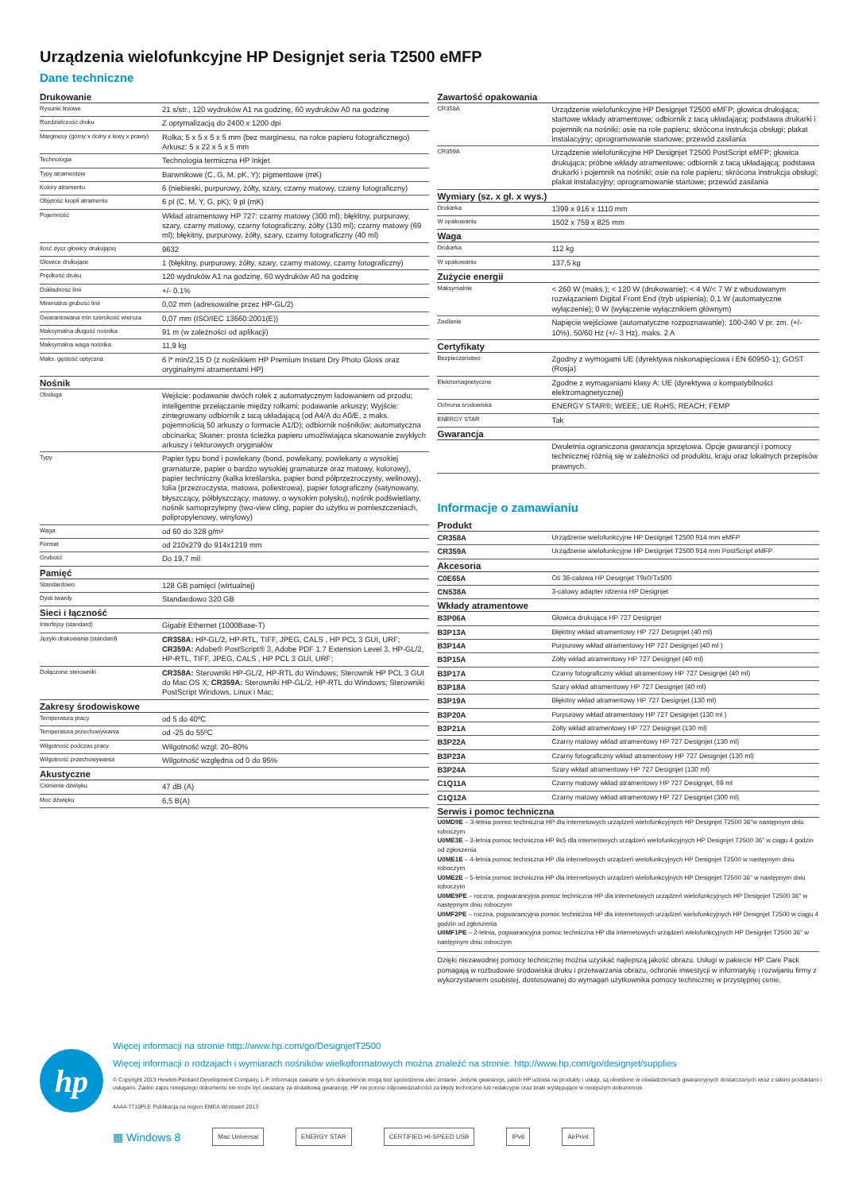Urządzenia wielofunkcyjne HP Designjet seria T2500 eMFP
Dane techniczne
Drukowanie
| Rysunki liniowe | 21 s/str., 120 wydruków A1 na godzinę, 60 wydruków A0 na godzinę |
| Rozdzielczość druku | Z optymalizacją do 2400 x 1200 dpi |
| Marginesy (górny x dolny x lewy x prawy) | Rolka: 5 x 5 x 5 x 5 mm (bez marginesu, na rolce papieru fotograficznego) Arkusz: 5 x 22 x 5 x 5 mm |
| Technologia | Technologia termiczna HP Inkjet |
| Typy atramentów | Barwnikowe (C, G, M, pK, Y); pigmentowe (mK) |
| Kolory atramentu | 6 (niebieski, purpurowy, żółty, szary, czarny matowy, czarny fotograficzny) |
| Objętość kropli atramentu | 6 pl (C, M, Y, G, pK); 9 pl (mK) |
| Pojemność | Wkład atramentowy HP 727: czarny matowy (300 ml); błękitny, purpurowy, szary, czarny matowy, czarny fotograficzny, żółty (130 ml); czarny matowy (69 ml); błękitny, purpurowy, żółty, szary, czarny fotograficzny (40 ml) |
| Ilość dysz głowicy drukującej | 9632 |
| Głowice drukujące | 1 (błękitny, purpurowy, żółty, szary, czarny matowy, czarny fotograficzny) |
| Prędkość druku | 120 wydruków A1 na godzinę, 60 wydruków A0 na godzinę |
| Dokładność linii | +/- 0.1% |
| Minimalna grubość linii | 0,02 mm (adresowalne przez HP-GL/2) |
| Gwarantowana min szerokość wiersza | 0,07 mm (ISO/IEC 13660:2001(E)) |
| Maksymalna długość nośnika | 91 m (w zależności od aplikacji) |
| Maksymalna waga nośnika | 11,9 kg |
| Maks. gęstość optyczna | 6 l* min/2,15 D (z nośnikiem HP Premium Instant Dry Photo Gloss oraz oryginalnymi atramentami HP) |
Nośnik
| Obsługa | Wejście: podawanie dwóch rolek z automatycznym ładowaniem od przodu; inteligentne przełączanie między rolkami; podawanie arkuszy; Wyjście: zintegrowany odbiornik z tacą układającą (od A4/A do A0/E, z maks. pojemnością 50 arkuszy o formacie A1/D); odbiornik nośników; automatyczna obcinarka; Skaner: prosta ścieżka papieru umożliwiająca skanowanie zwykłych arkuszy i tekturowych oryginałów |
| Typy | Papier typu bond i powlekany (bond, powlekany, powlekany o wysokiej gramaturze, papier o bardzo wysokiej gramaturze oraz matowy, kolorowy), papier techniczny (kalka kreślarska, papier bond półprzezroczysty, welinowy), folia (przezroczysta, matowa, poliestrowa), papier fotograficzny (satynowany, błyszczący, półbłyszczący, matowy, o wysokim połysku), nośnik podświetlany, nośnik samoprzylepny (two-view cling, papier do użytku w pomieszczeniach, polipropylenowy, winylowy) |
| Waga | od 60 do 328 g/m² |
| Format | od 210x279 do 914x1219 mm |
| Grubość | Do 19,7 mil |
Pamięć
| Standardowo | 128 GB pamięci (wirtualnej) |
| Dysk twardy | Standardowo 320 GB |
Sieci i łączność
| Interfejsy (standard) | Gigabit Ethernet (1000Base-T) |
| Języki drukowania (standard) | CR358A: HP-GL/2, HP-RTL, TIFF, JPEG, CALS , HP PCL 3 GUI, URF; CR359A: Adobe® PostScript® 3, Adobe PDF 1.7 Extension Level 3, HP-GL/2, HP-RTL, TIFF, JPEG, CALS , HP PCL 3 GUI, URF; |
| Dołączone sterowniki | CR358A: Sterowniki HP-GL/2, HP-RTL do Windows; Sterownik HP PCL 3 GUI do Mac OS X; CR359A: Sterowniki HP-GL/2, HP-RTL do Windows; Sterowniki PostScript Windows, Linux i Mac; |
Zakresy środowiskowe
| Temperatura pracy | od 5 do 40ºC |
| Temperatura przechowywania | od -25 do 55ºC |
| Wilgotność podczas pracy | Wilgotność wzgl. 20–80% |
| Wilgotność przechowywania | Wilgotność względna od 0 do 95% |
Akustyczne
| Ciśnienie dźwięku | 47 dB (A) |
| Moc dźwięku | 6,5 B(A) |
Zawartość opakowania
| CR358A | Urządzenie wielofunkcyjne HP Designjet T2500 eMFP; głowica drukująca; startowe wkłady atramentowe; odbiornik z tacą układającą; podstawa drukarki i pojemnik na nośniki; osie na role papieru; skrócona instrukcja obsługi; plakat instalacyjny; oprogramowanie startowe; przewód zasilania |
| CR359A | Urządzenie wielofunkcyjne HP Designjet T2500 PostScript eMFP; głowica drukująca; próbne wkłady atramentowe; odbiornik z tacą układającą; podstawa drukarki i pojemnik na nośniki; osie na role papieru; skrócona instrukcja obsługi; plakat instalacyjny; oprogramowanie startowe; przewód zasilania |
Wymiary (sz. x gł. x wys.)
| Drukarka | 1399 x 916 x 1110 mm |
| W opakowaniu | 1502 x 759 x 825 mm |
Waga
| Drukarka | 112 kg |
| W opakowaniu | 137,5 kg |
Zużycie energii
| Maksymalnie | < 260 W (maks.); < 120 W (drukowanie); < 4 W/< 7 W z wbudowanym rozwiązaniem Digital Front End (tryb uśpienia); 0,1 W (automatyczne wyłączenie); 0 W (wyłączenie wyłącznikiem głównym) |
| Zasilanie | Napięcie wejściowe (automatyczne rozpoznawanie): 100-240 V pr. zm. (+/- 10%), 50/60 Hz (+/- 3 Hz), maks. 2 A |
Certyfikaty
| Bezpieczeństwo | Zgodny z wymogami UE (dyrektywa niskonapięciowa i EN 60950-1); GOST (Rosja) |
| Elektromagnetyczne | Zgodne z wymaganiami klasy A: UE (dyrektywa o kompatybilności elektromagnetycznej) |
| Ochrona środowiska | ENERGY STAR®; WEEE; UE RoHS; REACH; FEMP |
| ENERGY STAR | Tak |
Gwarancja
| | Dwuletnia ograniczona gwarancja sprzętowa. Opcje gwarancji i pomocy technicznej różnią się w zależności od produktu, kraju oraz lokalnych przepisów prawnych. |
Informacje o zamawianiu
Produkt
| CR358A | Urządzenie wielofunkcyjne HP Designjet T2500 914 mm eMFP |
| CR359A | Urządzenie wielofunkcyjne HP Designjet T2500 914 mm PostScript eMFP |
Akcesoria
| C0E65A | Oś 36-calowa HP Designjet T9x0/Tx500 |
| CN538A | 3-calowy adapter rdzenia HP Designjet |
Wkłady atramentowe
| B3P06A | Głowica drukująca HP 727 Designjet |
| B3P13A | Błękitny wkład atramentowy HP 727 Designjet (40 ml) |
| B3P14A | Purpurowy wkład atramentowy HP 727 Designjet (40 ml ) |
| B3P15A | Żółty wkład atramentowy HP 727 Designjet (40 ml) |
| B3P17A | Czarny fotograficzny wkład atramentowy HP 727 Designjet (40 ml) |
| B3P18A | Szary wkład atramentowy HP 727 Designjet (40 ml) |
| B3P19A | Błękitny wkład atramentowy HP 727 Designjet (130 ml) |
| B3P20A | Purpurowy wkład atramentowy HP 727 Designjet (130 ml ) |
| B3P21A | Żółty wkład atramentowy HP 727 Designjet (130 ml) |
| B3P22A | Czarny matowy wkład atramentowy HP 727 Designjet (130 ml) |
| B3P23A | Czarny fotograficzny wkład atramentowy HP 727 Designjet (130 ml) |
| B3P24A | Szary wkład atramentowy HP 727 Designjet (130 ml) |
| C1Q11A | Czarny matowy wkład atramentowy HP 727 Designjet, 69 ml |
| C1Q12A | Czarny matowy wkład atramentowy HP 727 Designjet (300 ml) |
Serwis i pomoc techniczna
U0MD9E – 3-letnia pomoc techniczna HP dla internetowych urządzeń wielofunkcyjnych HP Designjet T2500 36"w następnym dniu roboczym
U0ME3E – 3-letnia pomoc techniczna HP 9x5 dla internetowych urządzeń wielofunkcyjnych HP Designjet T2500 36" w ciągu 4 godzin od zgłoszenia
U0ME1E – 4-letnia pomoc techniczna HP dla internetowych urządzeń wielofunkcyjnych HP Designjet T2500 w następnym dniu roboczym
U0ME2E – 5-letnia pomoc techniczna HP dla internetowych urządzeń wielofunkcyjnych HP Designjet T2500 36" w następnym dniu roboczym
U0ME9PE – roczna, pogwarancyjna pomoc techniczna HP dla internetowych urządzeń wielofunkcyjnych HP Designjet T2500 36" w następnym dniu roboczym
U0MF2PE – roczna, pogwarancyjna pomoc techniczna HP dla internetowych urządzeń wielofunkcyjnych HP Designjet T2500 w ciągu 4 godzin od zgłoszenia
U0MF1PE – 2-letnia, pogwarancyjna pomoc techniczna HP dla internetowych urządzeń wielofunkcyjnych HP Designjet T2500 36" w następnym dniu roboczym
Dzięki niezawodnej pomocy technicznej można uzyskać najlepszą jakość obrazu. Usługi w pakiecie HP Care Pack pomagają w rozbudowie środowiska druku i przetwarzania obrazu, ochronie inwestycji w informatykę i rozwijaniu firmy z wykorzystaniem osobistej, dostosowanej do wymagań użytkownika pomocy technicznej w przystępnej cenie.
hp
Więcej informacji na stronie http://www.hp.com/go/DesignjetT2500
Więcej informacji o rodzajach i wymiarach nośników wielkoformatowych można znaleźć na stronie: http://www.hp.com/go/designjet/supplies
© Copyright 2013 Hewlett-Packard Development Company, L.P. Informacje zawarte w tym dokumencie mogą bez uprzedzenia ulec zmianie. Jedyne gwarancje, jakich HP udziela na produkty i usługi, są określone w oświadczeniach gwarancyjnych dostarczanych wraz z takimi produktami i usługami. Żaden zapis niniejszego dokumentu nie może być uważany za dodatkową gwarancję. HP nie ponosi odpowiedzialności za błędy techniczne lub redakcyjne oraz braki występujące w niniejszym dokumencie.
4AA4-7710PLE Publikacja na region EMEA Wrzesień 2013
▦ Windows 8 Mac Universal ENERGY STAR CERTIFIED HI-SPEED USB IPv6 AirPrint